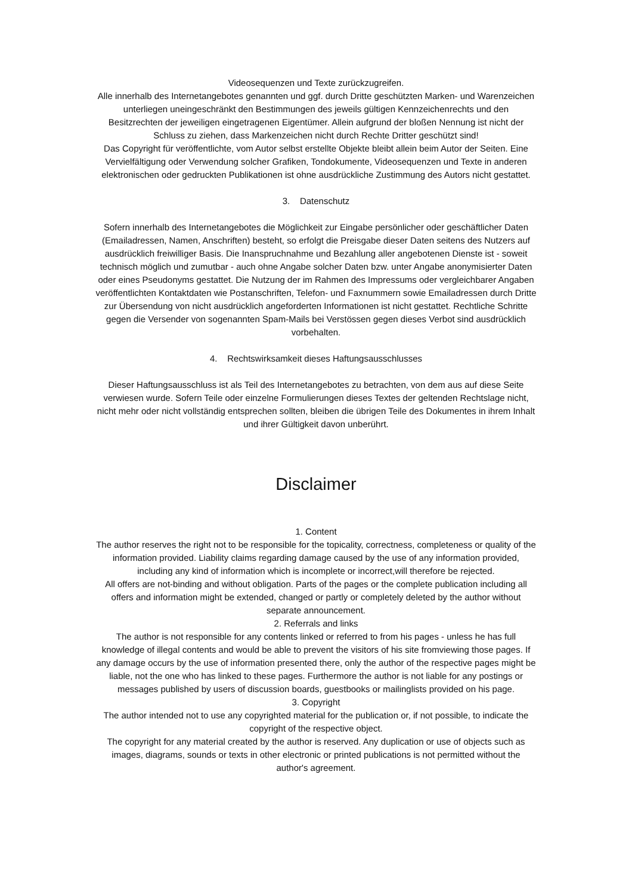Videosequenzen und Texte zurückzugreifen.
Alle innerhalb des Internetangebotes genannten und ggf. durch Dritte geschützten Marken- und Warenzeichen unterliegen uneingeschränkt den Bestimmungen des jeweils gültigen Kennzeichenrechts und den Besitzrechten der jeweiligen eingetragenen Eigentümer. Allein aufgrund der bloßen Nennung ist nicht der Schluss zu ziehen, dass Markenzeichen nicht durch Rechte Dritter geschützt sind!
Das Copyright für veröffentlichte, vom Autor selbst erstellte Objekte bleibt allein beim Autor der Seiten. Eine Vervielfältigung oder Verwendung solcher Grafiken, Tondokumente, Videosequenzen und Texte in anderen elektronischen oder gedruckten Publikationen ist ohne ausdrückliche Zustimmung des Autors nicht gestattet.
3. Datenschutz
Sofern innerhalb des Internetangebotes die Möglichkeit zur Eingabe persönlicher oder geschäftlicher Daten (Emailadressen, Namen, Anschriften) besteht, so erfolgt die Preisgabe dieser Daten seitens des Nutzers auf ausdrücklich freiwilliger Basis. Die Inanspruchnahme und Bezahlung aller angebotenen Dienste ist - soweit technisch möglich und zumutbar - auch ohne Angabe solcher Daten bzw. unter Angabe anonymisierter Daten oder eines Pseudonyms gestattet. Die Nutzung der im Rahmen des Impressums oder vergleichbarer Angaben veröffentlichten Kontaktdaten wie Postanschriften, Telefon- und Faxnummern sowie Emailadressen durch Dritte zur Übersendung von nicht ausdrücklich angeforderten Informationen ist nicht gestattet. Rechtliche Schritte gegen die Versender von sogenannten Spam-Mails bei Verstössen gegen dieses Verbot sind ausdrücklich vorbehalten.
4. Rechtswirksamkeit dieses Haftungsausschlusses
Dieser Haftungsausschluss ist als Teil des Internetangebotes zu betrachten, von dem aus auf diese Seite verwiesen wurde. Sofern Teile oder einzelne Formulierungen dieses Textes der geltenden Rechtslage nicht, nicht mehr oder nicht vollständig entsprechen sollten, bleiben die übrigen Teile des Dokumentes in ihrem Inhalt und ihrer Gültigkeit davon unberührt.
Disclaimer
1. Content
The author reserves the right not to be responsible for the topicality, correctness, completeness or quality of the information provided. Liability claims regarding damage caused by the use of any information provided, including any kind of information which is incomplete or incorrect,will therefore be rejected.
All offers are not-binding and without obligation. Parts of the pages or the complete publication including all offers and information might be extended, changed or partly or completely deleted by the author without separate announcement.
2. Referrals and links
The author is not responsible for any contents linked or referred to from his pages - unless he has full knowledge of illegal contents and would be able to prevent the visitors of his site fromviewing those pages. If any damage occurs by the use of information presented there, only the author of the respective pages might be liable, not the one who has linked to these pages. Furthermore the author is not liable for any postings or messages published by users of discussion boards, guestbooks or mailinglists provided on his page.
3. Copyright
The author intended not to use any copyrighted material for the publication or, if not possible, to indicate the copyright of the respective object.
The copyright for any material created by the author is reserved. Any duplication or use of objects such as images, diagrams, sounds or texts in other electronic or printed publications is not permitted without the author's agreement.